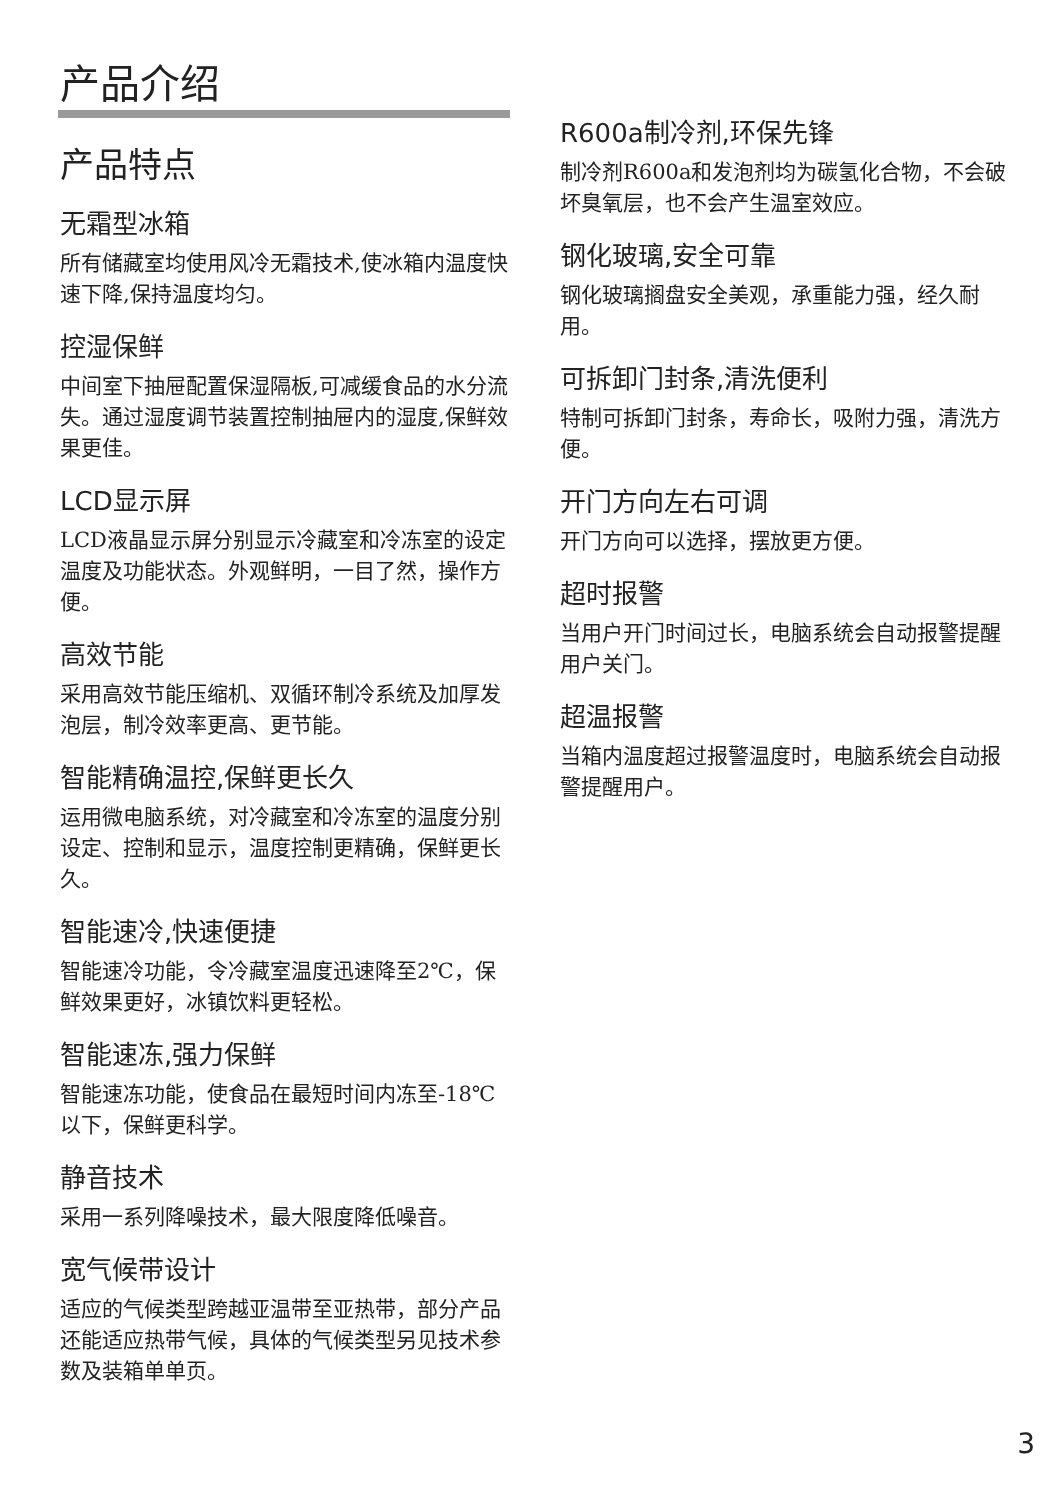产品介绍
产品特点
无霜型冰箱
所有储藏室均使用风冷无霜技术,使冰箱内温度快速下降,保持温度均匀。
控湿保鲜
中间室下抽屉配置保湿隔板,可减缓食品的水分流失。通过湿度调节装置控制抽屉内的湿度,保鲜效果更佳。
LCD显示屏
LCD液晶显示屏分别显示冷藏室和冷冻室的设定温度及功能状态。外观鲜明，一目了然，操作方便。
高效节能
采用高效节能压缩机、双循环制冷系统及加厚发泡层，制冷效率更高、更节能。
智能精确温控,保鲜更长久
运用微电脑系统，对冷藏室和冷冻室的温度分别设定、控制和显示，温度控制更精确，保鲜更长久。
智能速冷,快速便捷
智能速冷功能，令冷藏室温度迅速降至2℃，保鲜效果更好，冰镇饮料更轻松。
智能速冻,强力保鲜
智能速冻功能，使食品在最短时间内冻至-18℃以下，保鲜更科学。
静音技术
采用一系列降噪技术，最大限度降低噪音。
宽气候带设计
适应的气候类型跨越亚温带至亚热带，部分产品还能适应热带气候，具体的气候类型另见技术参数及装箱单单页。
R600a制冷剂,环保先锋
制冷剂R600a和发泡剂均为碳氢化合物，不会破坏臭氧层，也不会产生温室效应。
钢化玻璃,安全可靠
钢化玻璃搁盘安全美观，承重能力强，经久耐用。
可拆卸门封条,清洗便利
特制可拆卸门封条，寿命长，吸附力强，清洗方便。
开门方向左右可调
开门方向可以选择，摆放更方便。
超时报警
当用户开门时间过长，电脑系统会自动报警提醒用户关门。
超温报警
当箱内温度超过报警温度时，电脑系统会自动报警提醒用户。
3